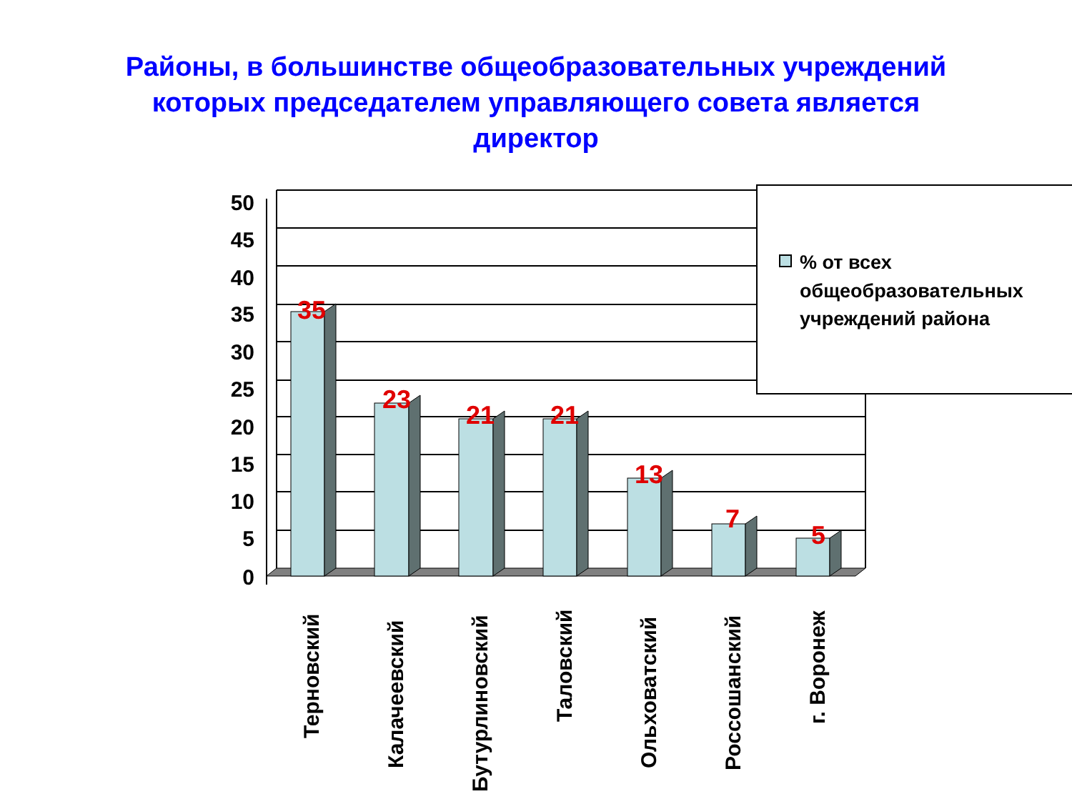Районы, в большинстве общеобразовательных учреждений
которых председателем управляющего совета является
директор
50
45
40
35
30
25
20
15
10
5
0
35
23
21
21
13
7
5
Терновский
Калачеевский
Бутурлиновский
Таловский
Ольховатский
Россошанский
г. Воронеж
% от всех
общеобразовательных
учреждений района